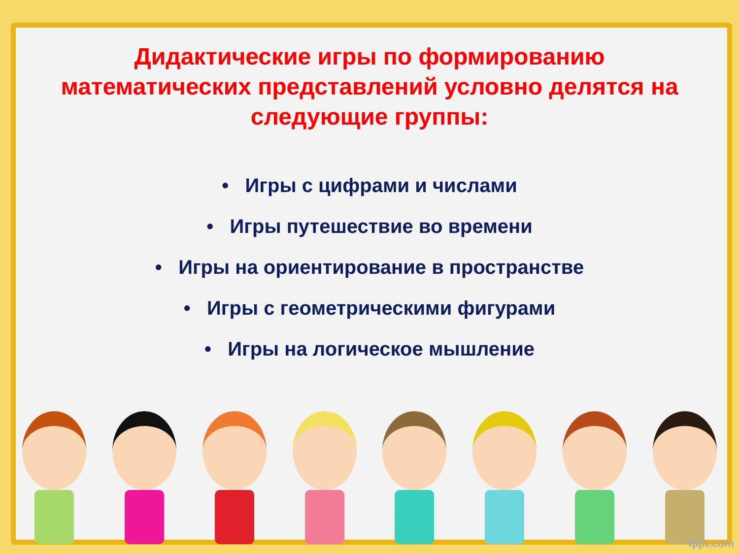Дидактические игры по формированию математических представлений условно делятся на следующие группы:
• Игры с цифрами и числами
• Игры путешествие во времени
• Игры на ориентирование в пространстве
• Игры с геометрическими фигурами
• Игры на логическое мышление
fppt.com